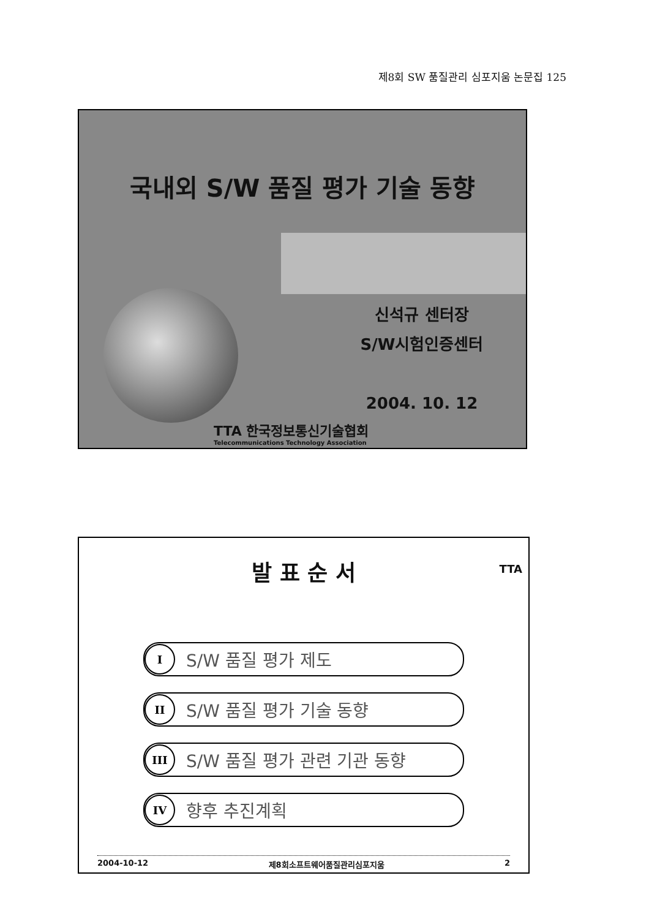제8회 SW 품질관리 심포지움 논문집 125
국내외 S/W 품질 평가 기술 동향
신석규 센터장
S/W시험인증센터
2004. 10. 12
TTA 한국정보통신기술협회
Telecommunications Technology Association
발 표 순 서
TTA
I S/W 품질 평가 제도
II S/W 품질 평가 기술 동향
III S/W 품질 평가 관련 기관 동향
IV 향후 추진계획
2004-10-12 제8회소프트웨어품질관리심포지움 2